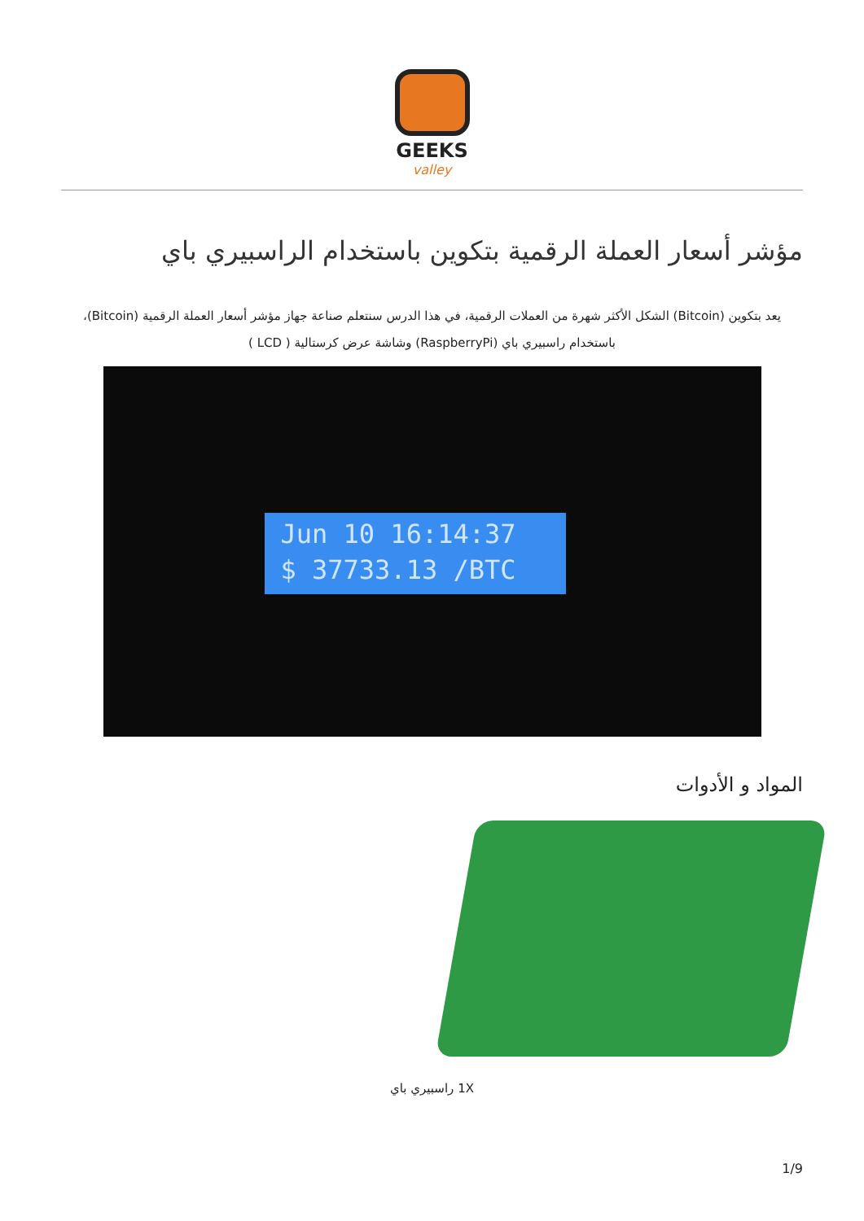GEEKS
valley
مؤشر أسعار العملة الرقمية بتكوين باستخدام الراسبيري باي
يعد بتكوين (Bitcoin) الشكل الأكثر شهرة من العملات الرقمية، في هذا الدرس سنتعلم صناعة جهاز مؤشر أسعار العملة الرقمية (Bitcoin)، باستخدام راسبيري باي (RaspberryPi) وشاشة عرض كرستالية ( LCD )
Jun 10 16:14:37
$ 37733.13 /BTC
المواد و الأدوات
1X راسبيري باي
1/9